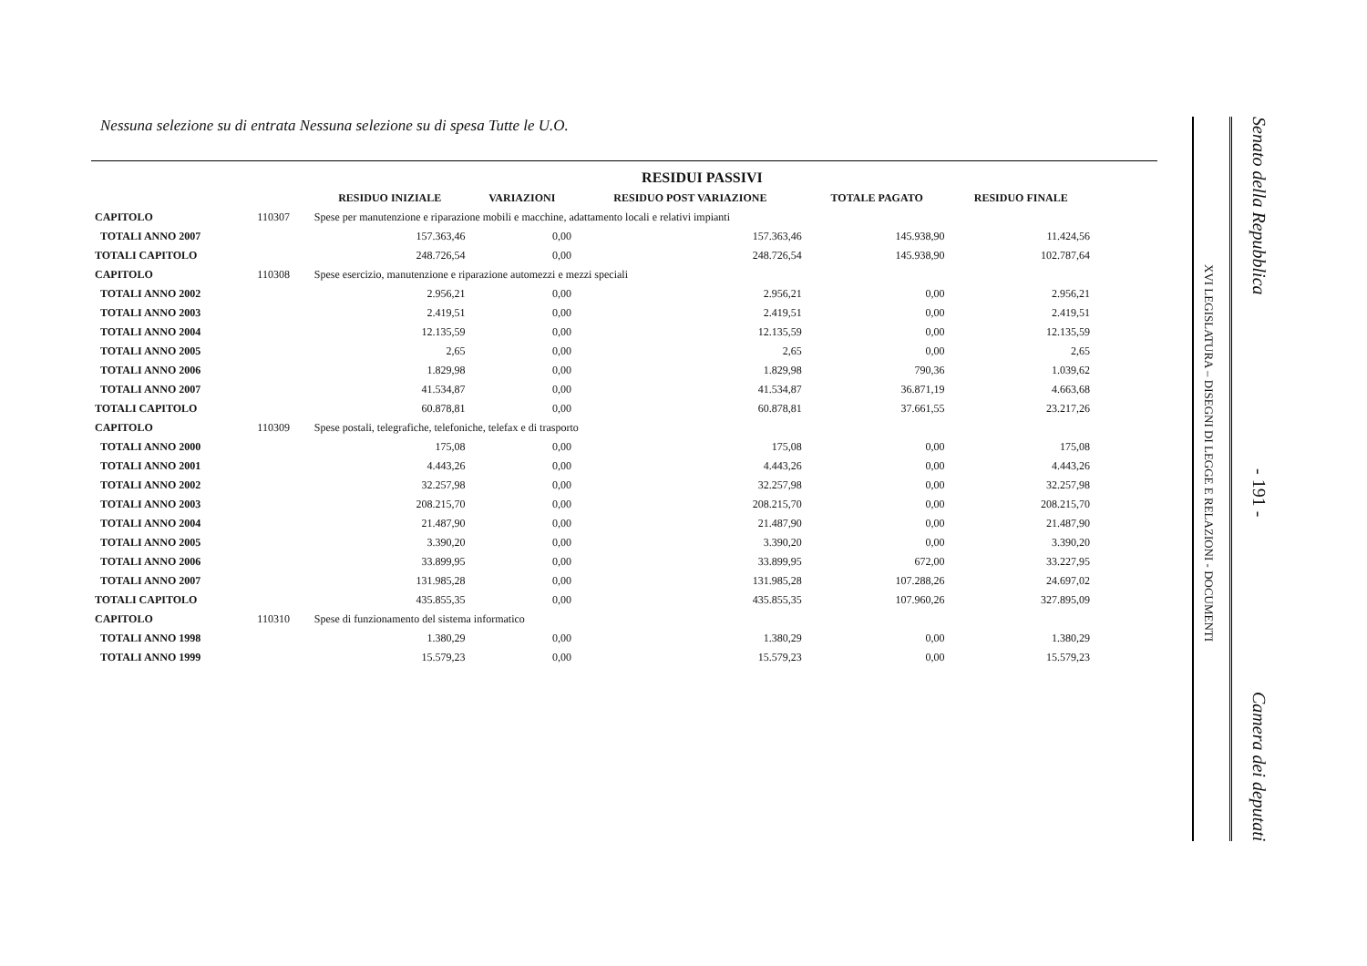Nessuna selezione su di entrata Nessuna selezione su di spesa Tutte le U.O.
| | | RESIDUI PASSIVI | | | | |
| --- | --- | --- | --- | --- | --- | --- |
| | | RESIDUO INIZIALE | VARIAZIONI | RESIDUO POST VARIAZIONE | TOTALE PAGATO | RESIDUO FINALE |
| CAPITOLO | 110307 | Spese per manutenzione e riparazione mobili e macchine, adattamento locali e relativi impianti | | | | |
| TOTALI ANNO 2007 | | 157.363,46 | 0,00 | 157.363,46 | 145.938,90 | 11.424,56 |
| TOTALI CAPITOLO | | 248.726,54 | 0,00 | 248.726,54 | 145.938,90 | 102.787,64 |
| CAPITOLO | 110308 | Spese esercizio, manutenzione e riparazione automezzi e mezzi speciali | | | | |
| TOTALI ANNO 2002 | | 2.956,21 | 0,00 | 2.956,21 | 0,00 | 2.956,21 |
| TOTALI ANNO 2003 | | 2.419,51 | 0,00 | 2.419,51 | 0,00 | 2.419,51 |
| TOTALI ANNO 2004 | | 12.135,59 | 0,00 | 12.135,59 | 0,00 | 12.135,59 |
| TOTALI ANNO 2005 | | 2,65 | 0,00 | 2,65 | 0,00 | 2,65 |
| TOTALI ANNO 2006 | | 1.829,98 | 0,00 | 1.829,98 | 790,36 | 1.039,62 |
| TOTALI ANNO 2007 | | 41.534,87 | 0,00 | 41.534,87 | 36.871,19 | 4.663,68 |
| TOTALI CAPITOLO | | 60.878,81 | 0,00 | 60.878,81 | 37.661,55 | 23.217,26 |
| CAPITOLO | 110309 | Spese postali, telegrafiche, telefoniche, telefax e di trasporto | | | | |
| TOTALI ANNO 2000 | | 175,08 | 0,00 | 175,08 | 0,00 | 175,08 |
| TOTALI ANNO 2001 | | 4.443,26 | 0,00 | 4.443,26 | 0,00 | 4.443,26 |
| TOTALI ANNO 2002 | | 32.257,98 | 0,00 | 32.257,98 | 0,00 | 32.257,98 |
| TOTALI ANNO 2003 | | 208.215,70 | 0,00 | 208.215,70 | 0,00 | 208.215,70 |
| TOTALI ANNO 2004 | | 21.487,90 | 0,00 | 21.487,90 | 0,00 | 21.487,90 |
| TOTALI ANNO 2005 | | 3.390,20 | 0,00 | 3.390,20 | 0,00 | 3.390,20 |
| TOTALI ANNO 2006 | | 33.899,95 | 0,00 | 33.899,95 | 672,00 | 33.227,95 |
| TOTALI ANNO 2007 | | 131.985,28 | 0,00 | 131.985,28 | 107.288,26 | 24.697,02 |
| TOTALI CAPITOLO | | 435.855,35 | 0,00 | 435.855,35 | 107.960,26 | 327.895,09 |
| CAPITOLO | 110310 | Spese di funzionamento del sistema informatico | | | | |
| TOTALI ANNO 1998 | | 1.380,29 | 0,00 | 1.380,29 | 0,00 | 1.380,29 |
| TOTALI ANNO 1999 | | 15.579,23 | 0,00 | 15.579,23 | 0,00 | 15.579,23 |
Senato della Repubblica - 191 - Camera dei deputati
XVI LEGISLATURA – DISEGNI DI LEGGE E RELAZIONI - DOCUMENTI